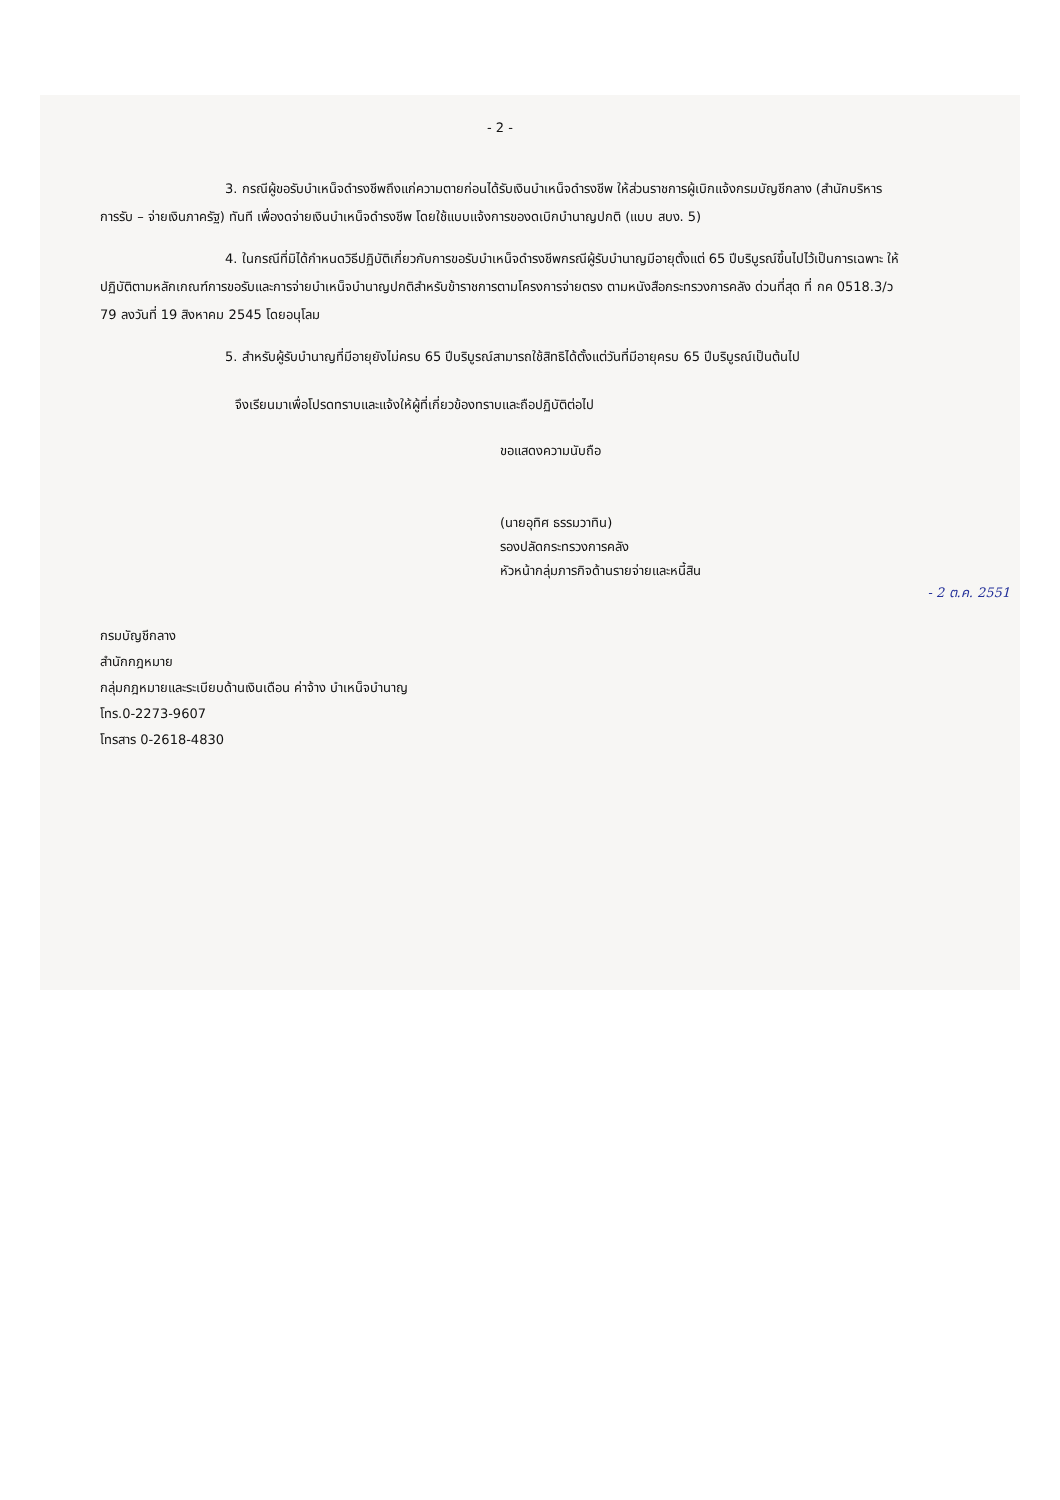- 2 -
3. กรณีผู้ขอรับบำเหน็จดำรงชีพถึงแก่ความตายก่อนได้รับเงินบำเหน็จดำรงชีพ ให้ส่วนราชการผู้เบิกแจ้งกรมบัญชีกลาง (สำนักบริหารการรับ – จ่ายเงินภาครัฐ) ทันที เพื่องดจ่ายเงินบำเหน็จดำรงชีพ โดยใช้แบบแจ้งการของดเบิกบำนาญปกติ (แบบ สบง. 5)
4. ในกรณีที่มิได้กำหนดวิธีปฏิบัติเกี่ยวกับการขอรับบำเหน็จดำรงชีพกรณีผู้รับบำนาญมีอายุตั้งแต่ 65 ปีบริบูรณ์ขึ้นไปไว้เป็นการเฉพาะ ให้ปฏิบัติตามหลักเกณฑ์การขอรับและการจ่ายบำเหน็จบำนาญปกติสำหรับข้าราชการตามโครงการจ่ายตรง ตามหนังสือกระทรวงการคลัง ด่วนที่สุด ที่ กค 0518.3/ว 79 ลงวันที่ 19 สิงหาคม 2545 โดยอนุโลม
5. สำหรับผู้รับบำนาญที่มีอายุยังไม่ครบ 65 ปีบริบูรณ์สามารถใช้สิทธิได้ตั้งแต่วันที่มีอายุครบ 65 ปีบริบูรณ์เป็นต้นไป
จึงเรียนมาเพื่อโปรดทราบและแจ้งให้ผู้ที่เกี่ยวข้องทราบและถือปฏิบัติต่อไป
ขอแสดงความนับถือ
(นายอุทิศ ธรรมวาทิน)
รองปลัดกระทรวงการคลัง
หัวหน้ากลุ่มภารกิจด้านรายจ่ายและหนี้สิน
- 2 ต.ค. 2551
กรมบัญชีกลาง
สำนักกฎหมาย
กลุ่มกฎหมายและระเบียบด้านเงินเดือน ค่าจ้าง บำเหน็จบำนาญ
โทร.0-2273-9607
โทรสาร 0-2618-4830